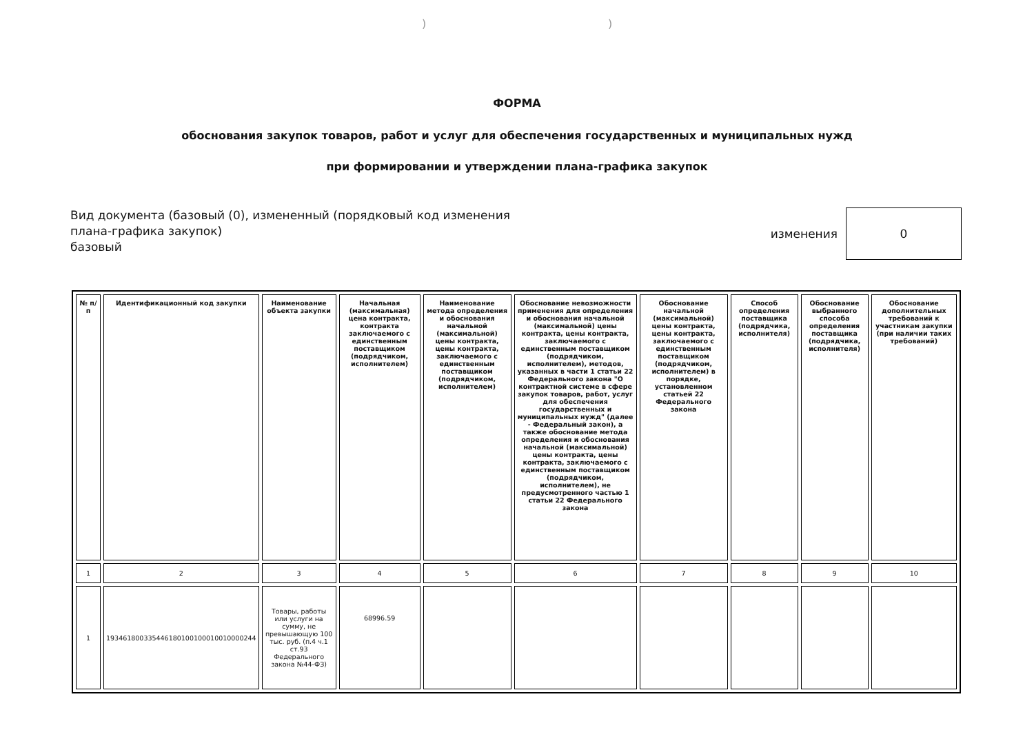))
ФОРМА
обоснования закупок товаров, работ и услуг для обеспечения государственных и муниципальных нужд
при формировании и утверждении плана-графика закупок
Вид документа (базовый (0), измененный (порядковый код изменения плана-графика закупок)
базовый
изменения
0
| № п/п | Идентификационный код закупки | Наименование объекта закупки | Начальная (максимальная) цена контракта, контракта заключаемого с единственным поставщиком (подрядчиком, исполнителем) | Наименование метода определения и обоснования начальной (максимальной) цены контракта, цены контракта, заключаемого с единственным поставщиком (подрядчиком, исполнителем) | Обоснование невозможности применения для определения и обоснования начальной (максимальной) цены контракта, цены контракта, заключаемого с единственным поставщиком (подрядчиком, исполнителем), методов, указанных в части 1 статьи 22 Федерального закона "О контрактной системе в сфере закупок товаров, работ, услуг для обеспечения государственных и муниципальных нужд" (далее - Федеральный закон), а также обоснование метода определения и обоснования начальной (максимальной) цены контракта, цены контракта, заключаемого с единственным поставщиком (подрядчиком, исполнителем), не предусмотренного частью 1 статьи 22 Федерального закона | Обоснование начальной (максимальной) цены контракта, цены контракта, заключаемого с единственным поставщиком (подрядчиком, исполнителем) в порядке, установленном статьей 22 Федерального закона | Способ определения поставщика (подрядчика, исполнителя) | Обоснование выбранного способа определения поставщика (подрядчика, исполнителя) | Обоснование дополнительных требований к участникам закупки (при наличии таких требований) |
| --- | --- | --- | --- | --- | --- | --- | --- | --- | --- |
| 1 | 2 | 3 | 4 | 5 | 6 | 7 | 8 | 9 | 10 |
| 1 | 193461800335446180100100010010000244 | Товары, работы или услуги на сумму, не превышающую 100 тыс. руб. (п.4 ч.1 ст.93 Федерального закона №44-ФЗ) | 68996.59 | | | | | | |